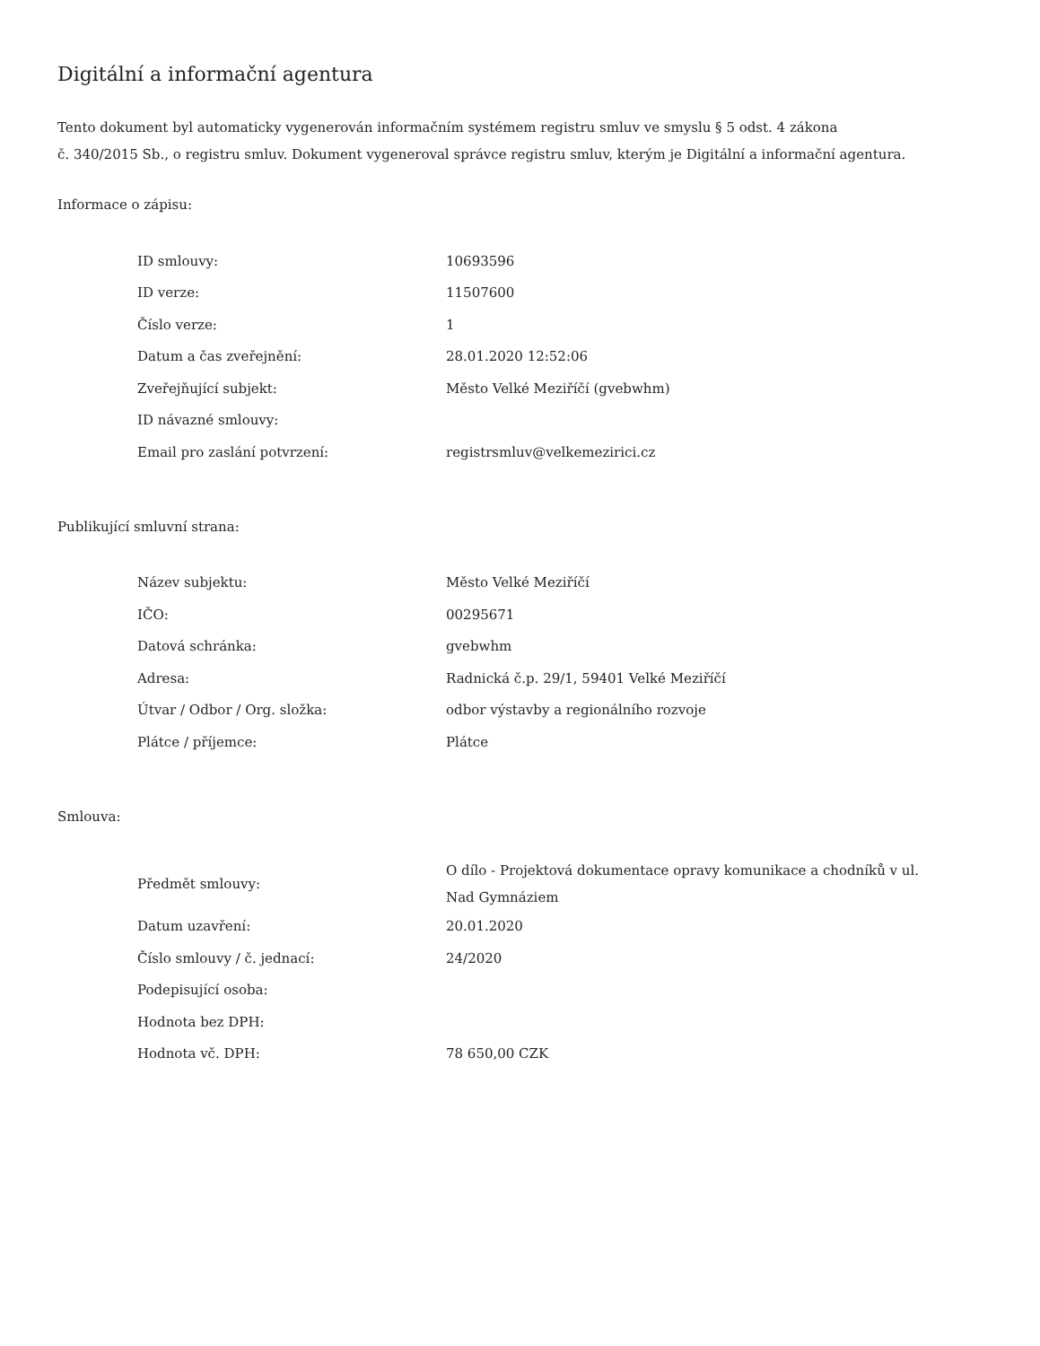Digitální a informační agentura
Tento dokument byl automaticky vygenerován informačním systémem registru smluv ve smyslu § 5 odst. 4 zákona
č. 340/2015 Sb., o registru smluv. Dokument vygeneroval správce registru smluv, kterým je Digitální a informační agentura.
Informace o zápisu:
| ID smlouvy: | 10693596 |
| ID verze: | 11507600 |
| Číslo verze: | 1 |
| Datum a čas zveřejnění: | 28.01.2020 12:52:06 |
| Zveřejňující subjekt: | Město Velké Meziříčí (gvebwhm) |
| ID návazné smlouvy: | |
| Email pro zaslání potvrzení: | registrsmluv@velkemezirici.cz |
Publikující smluvní strana:
| Název subjektu: | Město Velké Meziříčí |
| IČO: | 00295671 |
| Datová schránka: | gvebwhm |
| Adresa: | Radnická č.p. 29/1, 59401 Velké Meziříčí |
| Útvar / Odbor / Org. složka: | odbor výstavby a regionálního rozvoje |
| Plátce / příjemce: | Plátce |
Smlouva:
| Předmět smlouvy: | O dílo - Projektová dokumentace opravy komunikace a chodníků v ul. Nad Gymnáziem |
| Datum uzavření: | 20.01.2020 |
| Číslo smlouvy / č. jednací: | 24/2020 |
| Podepisující osoba: | |
| Hodnota bez DPH: | |
| Hodnota vč. DPH: | 78 650,00 CZK |